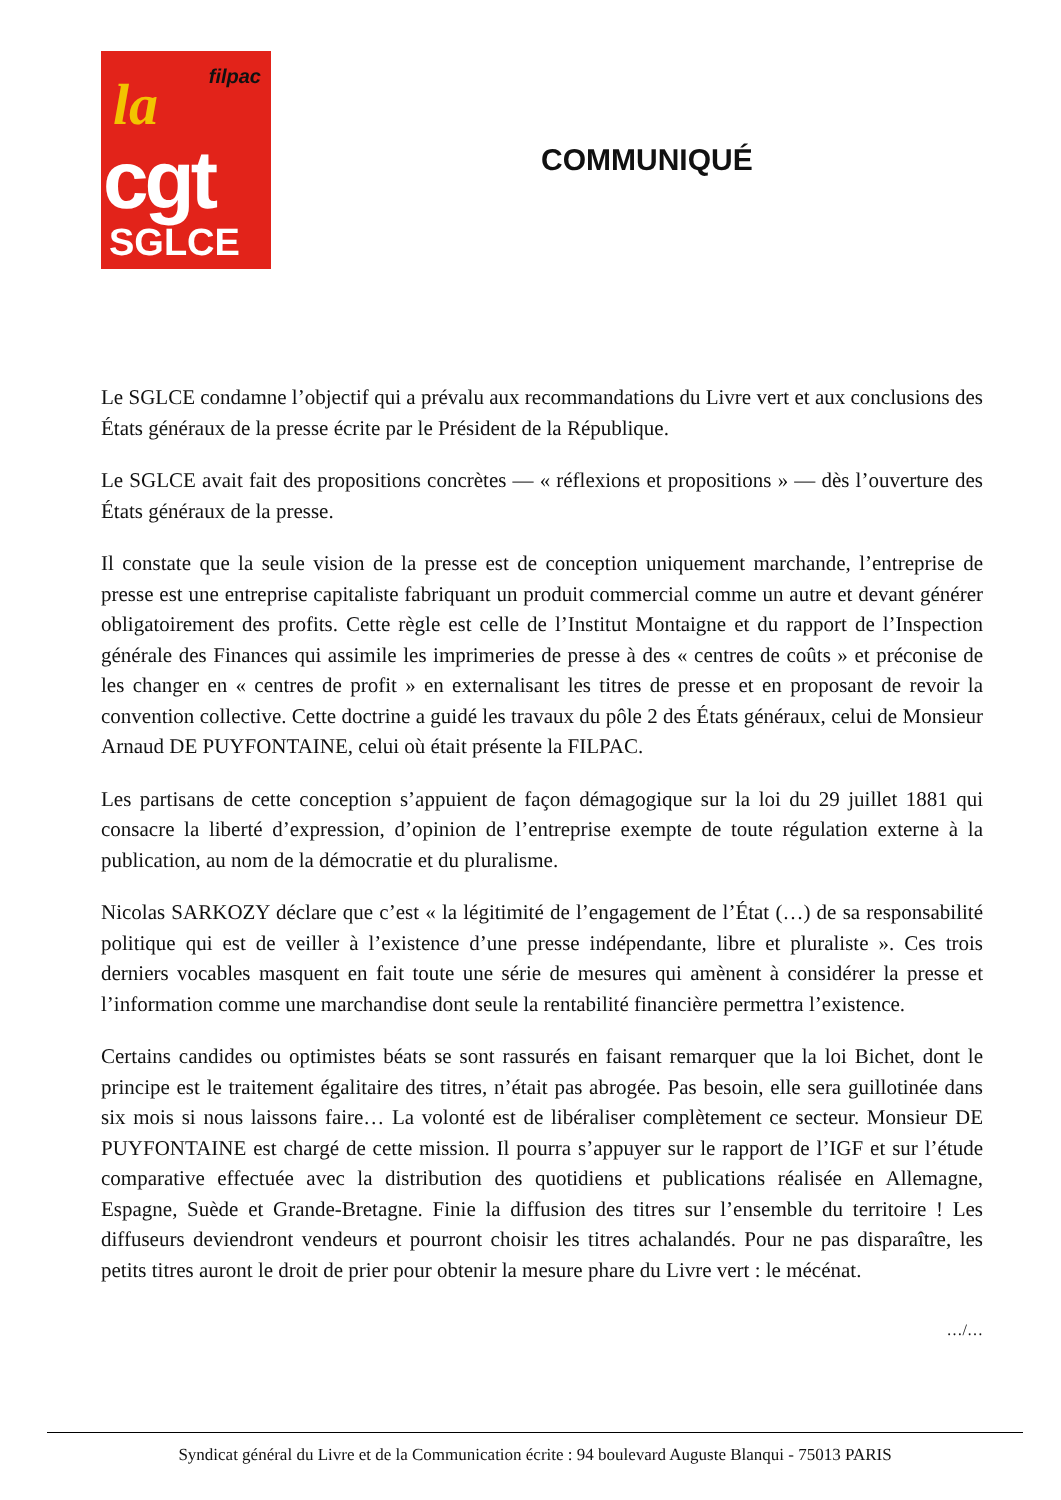filpac la
cgt
SGLCE
COMMUNIQUÉ
Le SGLCE condamne l’objectif qui a prévalu aux recommandations du Livre vert et aux conclusions des États généraux de la presse écrite par le Président de la République.
Le SGLCE avait fait des propositions concrètes — « réflexions et propositions » — dès l’ouverture des États généraux de la presse.
Il constate que la seule vision de la presse est de conception uniquement marchande, l’entreprise de presse est une entreprise capitaliste fabriquant un produit commercial comme un autre et devant générer obligatoirement des profits. Cette règle est celle de l’Institut Montaigne et du rapport de l’Inspection générale des Finances qui assimile les imprimeries de presse à des « centres de coûts » et préconise de les changer en « centres de profit » en externalisant les titres de presse et en proposant de revoir la convention collective. Cette doctrine a guidé les travaux du pôle 2 des États généraux, celui de Monsieur Arnaud DE PUYFONTAINE, celui où était présente la FILPAC.
Les partisans de cette conception s’appuient de façon démagogique sur la loi du 29 juillet 1881 qui consacre la liberté d’expression, d’opinion de l’entreprise exempte de toute régulation externe à la publication, au nom de la démocratie et du pluralisme.
Nicolas SARKOZY déclare que c’est « la légitimité de l’engagement de l’État (…) de sa responsabilité politique qui est de veiller à l’existence d’une presse indépendante, libre et pluraliste ». Ces trois derniers vocables masquent en fait toute une série de mesures qui amènent à considérer la presse et l’information comme une marchandise dont seule la rentabilité financière permettra l’existence.
Certains candides ou optimistes béats se sont rassurés en faisant remarquer que la loi Bichet, dont le principe est le traitement égalitaire des titres, n’était pas abrogée. Pas besoin, elle sera guillotinée dans six mois si nous laissons faire… La volonté est de libéraliser complètement ce secteur. Monsieur DE PUYFONTAINE est chargé de cette mission. Il pourra s’appuyer sur le rapport de l’IGF et sur l’étude comparative effectuée avec la distribution des quotidiens et publications réalisée en Allemagne, Espagne, Suède et Grande-Bretagne. Finie la diffusion des titres sur l’ensemble du territoire ! Les diffuseurs deviendront vendeurs et pourront choisir les titres achalandés. Pour ne pas disparaître, les petits titres auront le droit de prier pour obtenir la mesure phare du Livre vert : le mécénat.
…/…
Syndicat général du Livre et de la Communication écrite : 94 boulevard Auguste Blanqui - 75013 PARIS